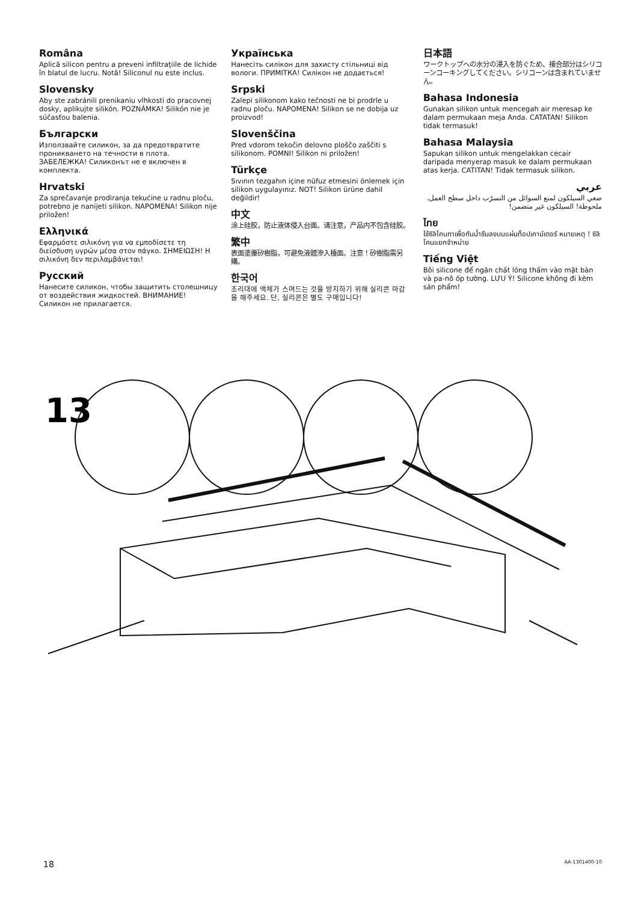Româna
Aplică silicon pentru a preveni infiltraţiile de lichide în blatul de lucru. Notă! Siliconul nu este inclus.
Slovensky
Aby ste zabránili prenikaniu vlhkosti do pracovnej dosky, aplikujte silikón. POZNÁMKA! Silikón nie je súčasťou balenia.
Български
Използвайте силикон, за да предотвратите проникването на течности в плота. ЗАБЕЛЕЖКА! Силиконът не е включен в комплекта.
Hrvatski
Za sprečavanje prodiranja tekućine u radnu ploču, potrebno je nanijeti silikon. NAPOMENA! Silikon nije priložen!
Ελληνικά
Εφαρμόστε σιλικόνη για να εμποδίσετε τη διείσδυση υγρών μέσα στον πάγκο. ΣΗΜΕΙΩΣΗ! Η σιλικόνη δεν περιλαμβάνεται!
Русский
Нанесите силикон, чтобы защитить столешницу от воздействия жидкостей. ВНИМАНИЕ! Силикон не прилагается.
Українська
Нанесіть силікон для захисту стільниці від вологи. ПРИМІТКА! Силікон не додається!
Srpski
Zalepi silikonom kako tečnosti ne bi prodrle u radnu ploču. NAPOMENA! Silikon se ne dobija uz proizvod!
Slovenščina
Pred vdorom tekočin delovno ploščo zaščiti s silikonom. POMNI! Silikon ni priložen!
Türkçe
Sıvının tezgahın içine nüfuz etmesini önlemek için silikon uygulayınız. NOT! Silikon ürüne dahil değildir!
中文
涂上硅胶，防止液体侵入台面。请注意，产品内不包含硅胶。
繁中
表面塗覆矽樹脂，可避免液體滲入檯面。注意！矽樹脂需另購。
한국어
조리대에 액체가 스며드는 것을 방지하기 위해 실리콘 마감을 해주세요. 단, 실리콘은 별도 구매입니다!
日本語
ワークトップへの水分の浸入を防ぐため、接合部分はシリコーンコーキングしてください。シリコーンは含まれていません。
Bahasa Indonesia
Gunakan silikon untuk mencegah air meresap ke dalam permukaan meja Anda. CATATAN! Silikon tidak termasuk!
Bahasa Malaysia
Sapukan silikon untuk mengelakkan cecair daripada menyerap masuk ke dalam permukaan atas kerja. CATITAN! Tidak termasuk silikon.
عربي
ضعي السيلكون لمنع السوائل من التسرّب داخل سطح العمل. ملحوظة! السيلكون غير متضمن!
ไทย
ใช้ซิลิโคนทาเพื่อกันน้ำซึมลงบนแผ่นท็อปเคาน์เตอร์ หมายเหตุ ! ซิลิโคนแยกจำหน่าย
Tiếng Việt
Bôi silicone để ngăn chất lỏng thấm vào mặt bàn và pa-nô ốp tường. LƯU Ý! Silicone không đi kèm sản phẩm!
13
18 AA-1301400-10